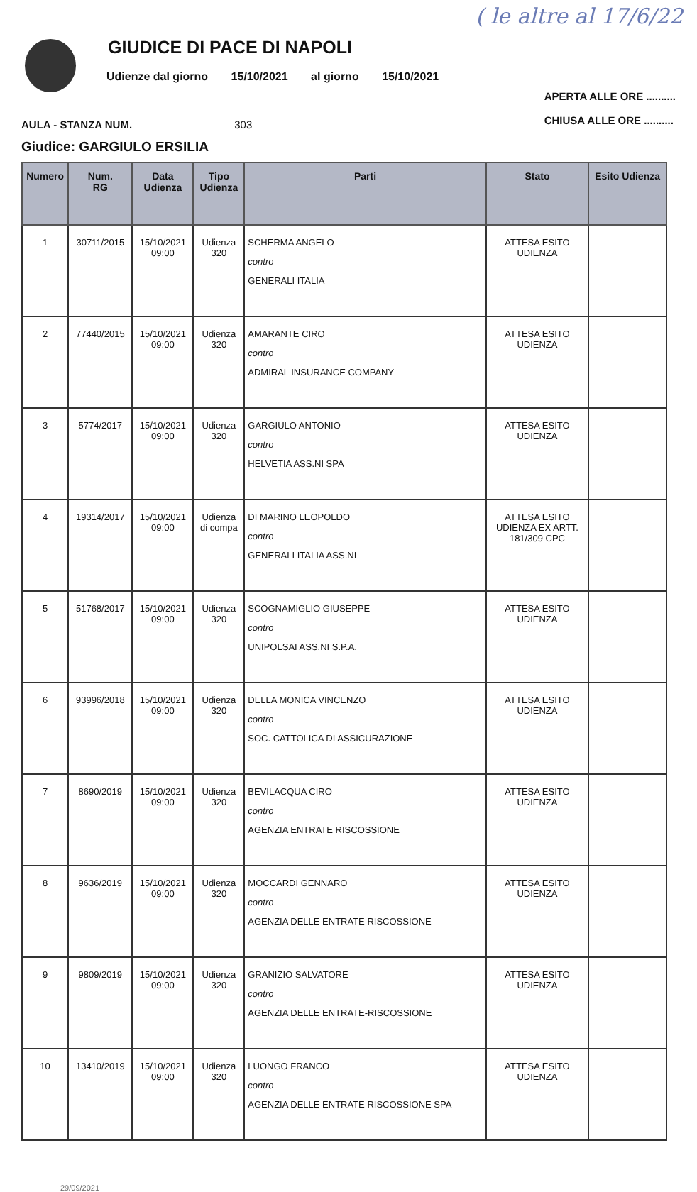( le altre al 17/6/22
GIUDICE DI PACE DI NAPOLI
Udienze dal giorno 15/10/2021 al giorno 15/10/2021
AULA - STANZA NUM. 303
APERTA ALLE ORE ..........
CHIUSA ALLE ORE ..........
Giudice: GARGIULO ERSILIA
| Numero | Num. RG | Data Udienza | Tipo Udienza | Parti | Stato | Esito Udienza |
| --- | --- | --- | --- | --- | --- | --- |
| 1 | 30711/2015 | 15/10/2021 09:00 | Udienza 320 | SCHERMA ANGELO contro GENERALI ITALIA | ATTESA ESITO UDIENZA | |
| 2 | 77440/2015 | 15/10/2021 09:00 | Udienza 320 | AMARANTE CIRO contro ADMIRAL INSURANCE COMPANY | ATTESA ESITO UDIENZA | |
| 3 | 5774/2017 | 15/10/2021 09:00 | Udienza 320 | GARGIULO ANTONIO contro HELVETIA ASS.NI SPA | ATTESA ESITO UDIENZA | |
| 4 | 19314/2017 | 15/10/2021 09:00 | Udienza di compa | DI MARINO LEOPOLDO contro GENERALI ITALIA ASS.NI | ATTESA ESITO UDIENZA EX ARTT. 181/309 CPC | |
| 5 | 51768/2017 | 15/10/2021 09:00 | Udienza 320 | SCOGNAMIGLIO GIUSEPPE contro UNIPOLSAI ASS.NI S.P.A. | ATTESA ESITO UDIENZA | |
| 6 | 93996/2018 | 15/10/2021 09:00 | Udienza 320 | DELLA MONICA VINCENZO contro SOC. CATTOLICA DI ASSICURAZIONE | ATTESA ESITO UDIENZA | |
| 7 | 8690/2019 | 15/10/2021 09:00 | Udienza 320 | BEVILACQUA CIRO contro AGENZIA ENTRATE RISCOSSIONE | ATTESA ESITO UDIENZA | |
| 8 | 9636/2019 | 15/10/2021 09:00 | Udienza 320 | MOCCARDI GENNARO contro AGENZIA DELLE ENTRATE RISCOSSIONE | ATTESA ESITO UDIENZA | |
| 9 | 9809/2019 | 15/10/2021 09:00 | Udienza 320 | GRANIZIO SALVATORE contro AGENZIA DELLE ENTRATE-RISCOSSIONE | ATTESA ESITO UDIENZA | |
| 10 | 13410/2019 | 15/10/2021 09:00 | Udienza 320 | LUONGO FRANCO contro AGENZIA DELLE ENTRATE RISCOSSIONE SPA | ATTESA ESITO UDIENZA | |
29/09/2021